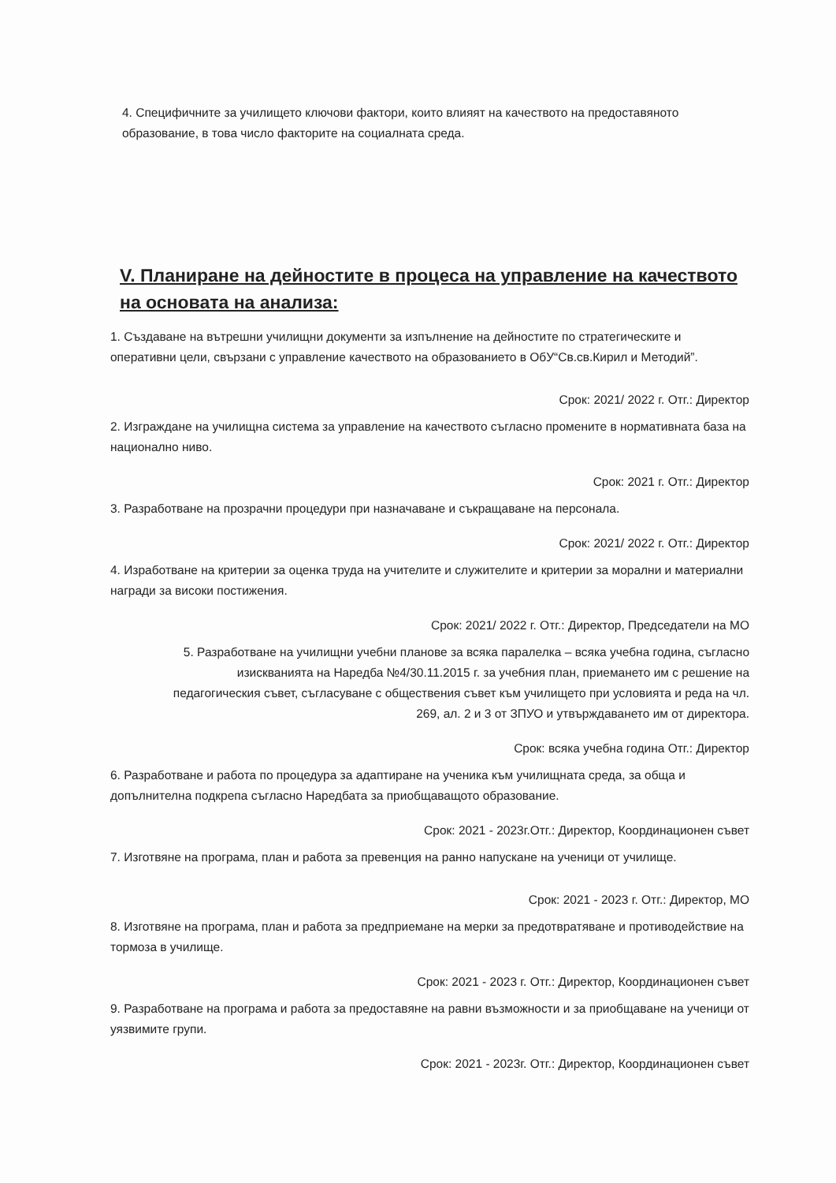4. Специфичните за училището ключови фактори, които влияят на качеството на предоставяното образование, в това число факторите на социалната среда.
V. Планиране на дейностите в процеса на управление на качеството на основата на анализа:
1. Създаване на вътрешни училищни документи за изпълнение на дейностите по стратегическите и оперативни цели, свързани с управление качеството на образованието в ОбУ“Св.св.Кирил и Методий”.
Срок: 2021/ 2022 г. Отг.: Директор
2. Изграждане на училищна система за управление на качеството съгласно промените в нормативната база на национално ниво.
Срок: 2021 г. Отг.: Директор
3. Разработване на прозрачни процедури при назначаване и съкращаване на персонала.
Срок: 2021/ 2022 г. Отг.: Директор
4. Изработване на критерии за оценка труда на учителите и служителите и критерии за морални и материални награди за високи постижения.
Срок: 2021/ 2022 г. Отг.: Директор, Председатели на МО
5. Разработване на училищни учебни планове за всяка паралелка – всяка учебна година, съгласно изискванията на Наредба №4/30.11.2015 г. за учебния план, приемането им с решение на педагогическия съвет, съгласуване с обществения съвет към училището при условията и реда на чл. 269, ал. 2 и 3 от ЗПУО и утвърждаването им от директора.
Срок: всяка учебна година Отг.: Директор
6. Разработване и работа по процедура за адаптиране на ученика към училищната среда, за обща и допълнителна подкрепа съгласно Наредбата за приобщаващото образование.
Срок: 2021 - 2023г.Отг.: Директор, Координационен съвет
7. Изготвяне на програма, план и работа за превенция на ранно напускане на ученици от училище.
Срок: 2021 - 2023 г. Отг.: Директор, МО
8. Изготвяне на програма, план и работа за предприемане на мерки за предотвратяване и противодействие на тормоза в училище.
Срок: 2021 - 2023 г. Отг.: Директор, Координационен съвет
9. Разработване на програма и работа за предоставяне на равни възможности и за приобщаване на ученици от уязвимите групи.
Срок: 2021 - 2023г. Отг.: Директор, Координационен съвет